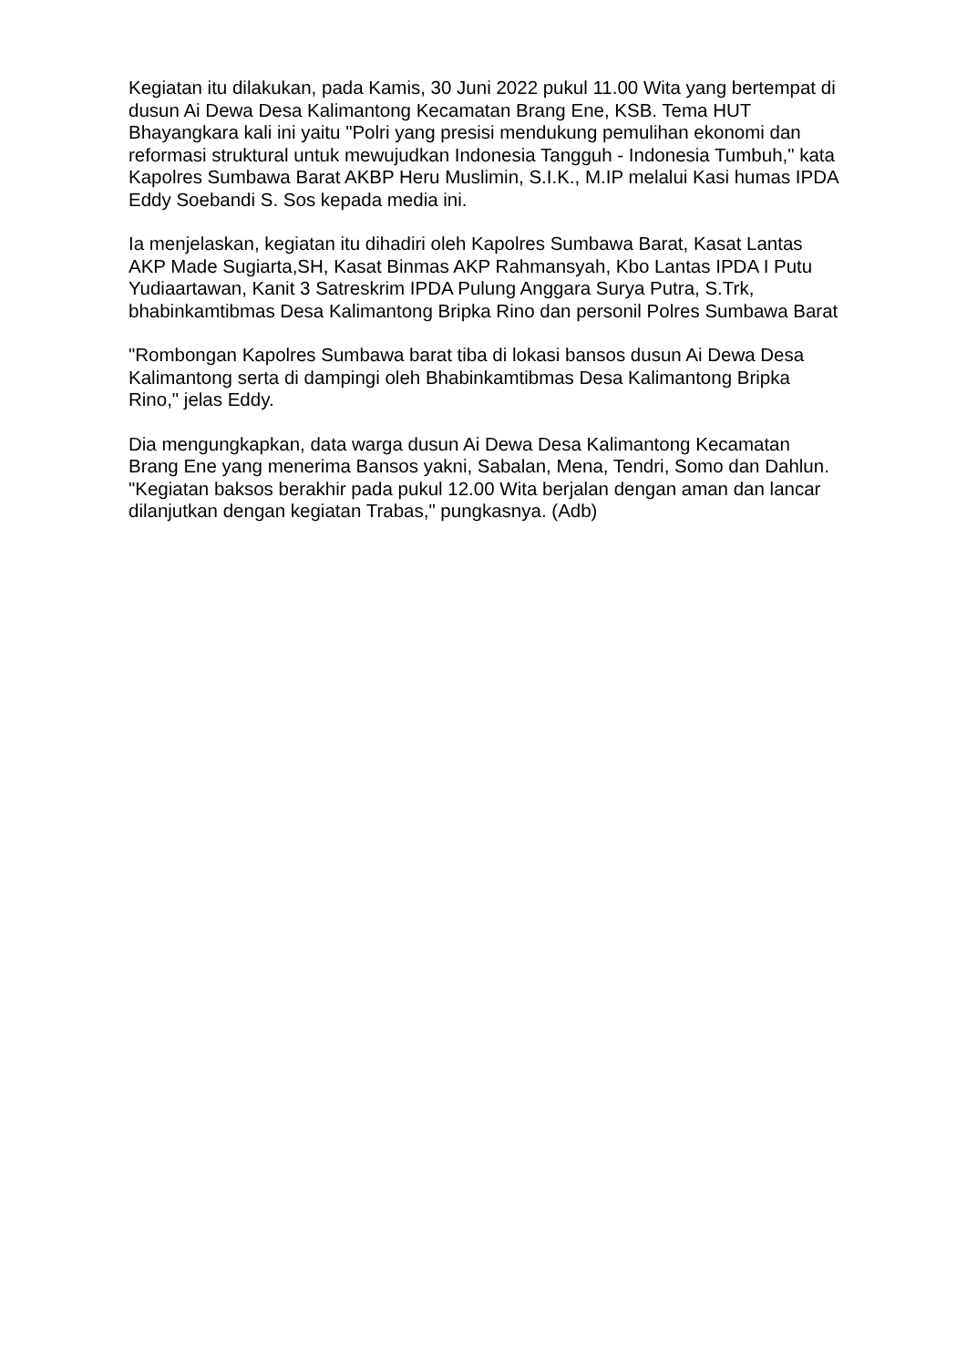Kegiatan itu dilakukan, pada Kamis, 30 Juni 2022 pukul 11.00 Wita yang bertempat di dusun Ai Dewa Desa Kalimantong Kecamatan Brang Ene, KSB. Tema HUT Bhayangkara kali ini yaitu "Polri yang presisi mendukung pemulihan ekonomi dan reformasi struktural untuk mewujudkan Indonesia Tangguh - Indonesia Tumbuh," kata Kapolres Sumbawa Barat AKBP Heru Muslimin, S.I.K., M.IP melalui Kasi humas IPDA Eddy Soebandi S. Sos kepada media ini.
Ia menjelaskan, kegiatan itu dihadiri oleh Kapolres Sumbawa Barat, Kasat Lantas AKP Made Sugiarta,SH, Kasat Binmas AKP Rahmansyah, Kbo Lantas IPDA I Putu Yudiaartawan, Kanit 3 Satreskrim IPDA Pulung Anggara Surya Putra, S.Trk, bhabinkamtibmas Desa Kalimantong Bripka Rino dan personil Polres Sumbawa Barat
"Rombongan Kapolres Sumbawa barat tiba di lokasi bansos dusun Ai Dewa Desa Kalimantong serta di dampingi oleh Bhabinkamtibmas Desa Kalimantong Bripka Rino," jelas Eddy.
Dia mengungkapkan, data warga dusun Ai Dewa Desa Kalimantong Kecamatan Brang Ene yang menerima Bansos yakni, Sabalan, Mena, Tendri, Somo dan Dahlun. "Kegiatan baksos berakhir pada pukul 12.00 Wita berjalan dengan aman dan lancar dilanjutkan dengan kegiatan Trabas," pungkasnya. (Adb)